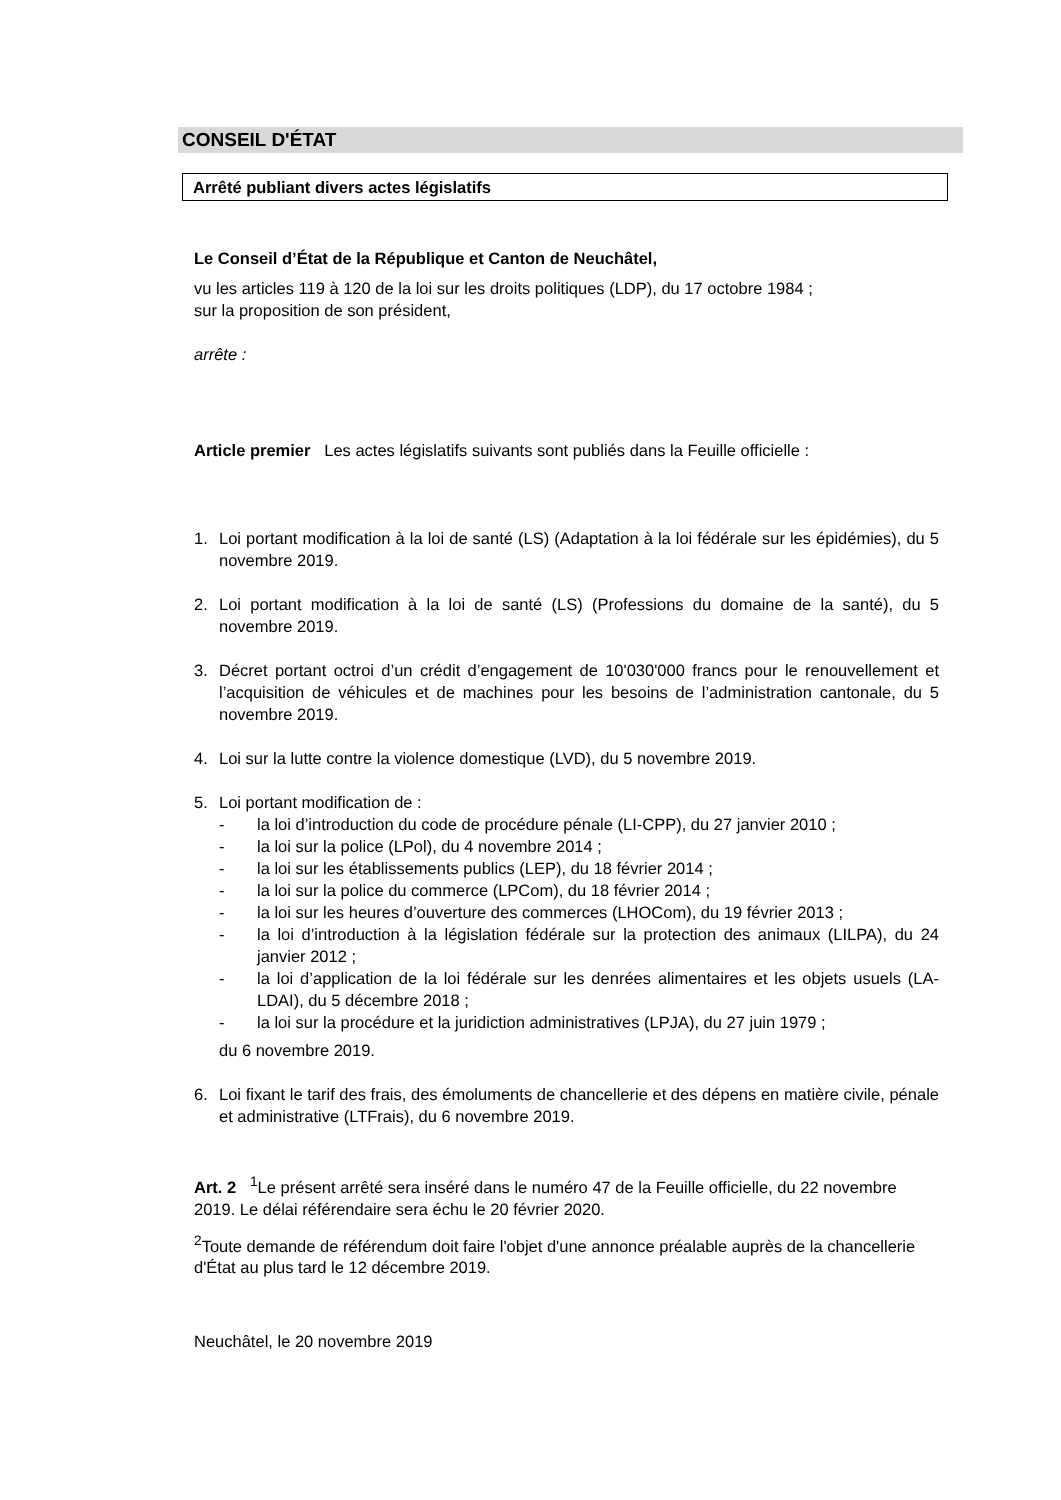CONSEIL D'ÉTAT
Arrêté publiant divers actes législatifs
Le Conseil d’État de la République et Canton de Neuchâtel,
vu les articles 119 à 120 de la loi sur les droits politiques (LDP), du 17 octobre 1984 ;
sur la proposition de son président,
arrête :
Article premier Les actes législatifs suivants sont publiés dans la Feuille officielle :
1. Loi portant modification à la loi de santé (LS) (Adaptation à la loi fédérale sur les épidémies), du 5 novembre 2019.
2. Loi portant modification à la loi de santé (LS) (Professions du domaine de la santé), du 5 novembre 2019.
3. Décret portant octroi d’un crédit d’engagement de 10'030'000 francs pour le renouvellement et l’acquisition de véhicules et de machines pour les besoins de l’administration cantonale, du 5 novembre 2019.
4. Loi sur la lutte contre la violence domestique (LVD), du 5 novembre 2019.
5. Loi portant modification de :
- la loi d’introduction du code de procédure pénale (LI-CPP), du 27 janvier 2010 ;
- la loi sur la police (LPol), du 4 novembre 2014 ;
- la loi sur les établissements publics (LEP), du 18 février 2014 ;
- la loi sur la police du commerce (LPCom), du 18 février 2014 ;
- la loi sur les heures d’ouverture des commerces (LHOCom), du 19 février 2013 ;
- la loi d’introduction à la législation fédérale sur la protection des animaux (LILPA), du 24 janvier 2012 ;
- la loi d’application de la loi fédérale sur les denrées alimentaires et les objets usuels (LA-LDAI), du 5 décembre 2018 ;
- la loi sur la procédure et la juridiction administratives (LPJA), du 27 juin 1979 ;
du 6 novembre 2019.
6. Loi fixant le tarif des frais, des émoluments de chancellerie et des dépens en matière civile, pénale et administrative (LTFrais), du 6 novembre 2019.
Art. 2 <sup>1</sup>Le présent arrêté sera inséré dans le numéro 47 de la Feuille officielle, du 22 novembre 2019. Le délai référendaire sera échu le 20 février 2020.
<sup>2</sup> Toute demande de référendum doit faire l'objet d'une annonce préalable auprès de la chancellerie d'État au plus tard le 12 décembre 2019.
Neuchâtel, le 20 novembre 2019